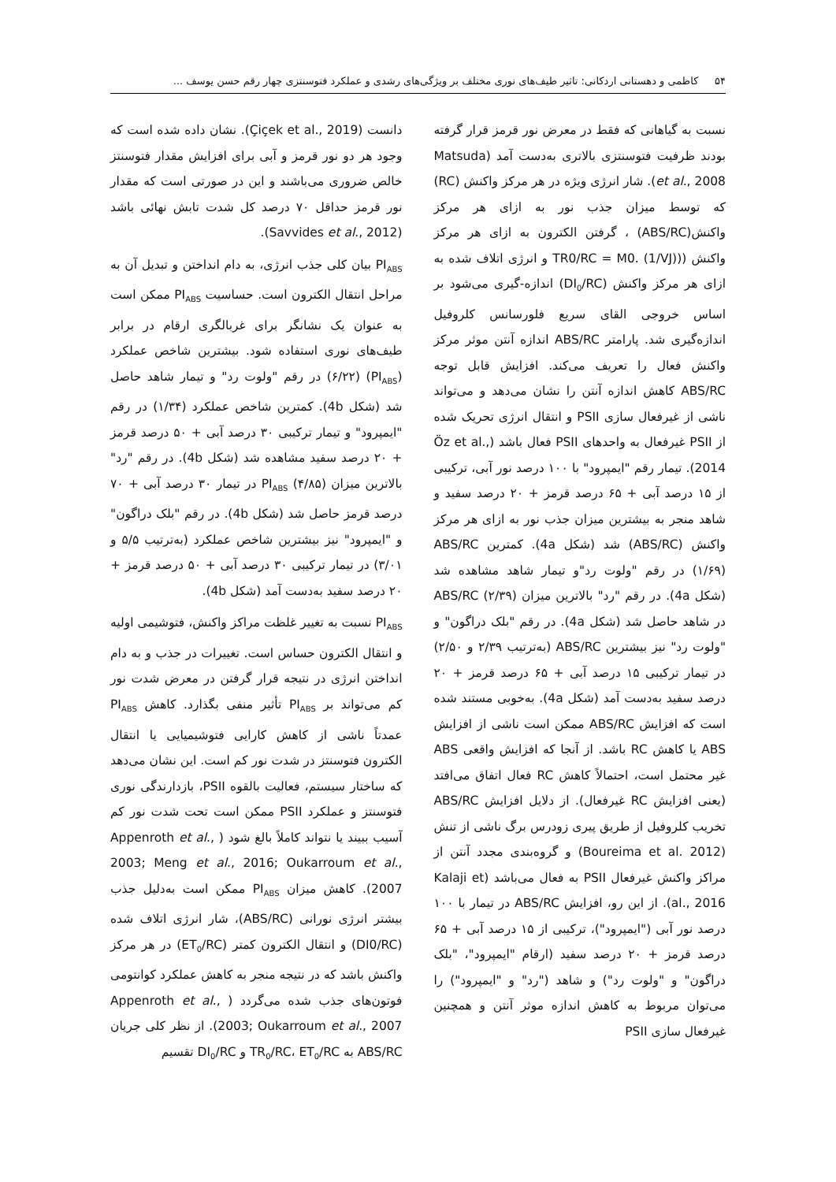۵۴ کاظمی و دهستانی اردکانی: تاثیر طیف‌های نوری مختلف بر ویژگی‌های رشدی و عملکرد فتوسنتزی چهار رقم حسن یوسف ...
نسبت به گیاهانی که فقط در معرض نور قرمز قرار گرفته بودند ظرفیت فتوسنتزی بالاتری به‌دست آمد (Matsuda et al., 2008). شار انرژی ویژه در هر مرکز واکنش (RC) که توسط میزان جذب نور به ازای هر مرکز واکنش(ABS/RC) ، گرفتن الکترون به ازای هر مرکز واکنش ((TR0/RC = M0. (1/VJ) و انرژی اتلاف شده به ازای هر مرکز واکنش (DI<sub>0</sub>/RC) اندازه-گیری می‌شود بر اساس خروجی القای سریع فلورسانس کلروفیل اندازه‌گیری شد. پارامتر ABS/RC اندازه آنتن موثر مرکز واکنش فعال را تعریف می‌کند. افزایش قابل توجه ABS/RC کاهش اندازه آنتن را نشان می‌دهد و می‌تواند ناشی از غیرفعال سازی PSII و انتقال انرژی تحریک شده از PSII غیرفعال به واحدهای PSII فعال باشد (Öz et al., 2014). تیمار رقم "ایمپرود" با ۱۰۰ درصد نور آبی، ترکیبی از ۱۵ درصد آبی + ۶۵ درصد قرمز + ۲۰ درصد سفید و شاهد منجر به بیشترین میزان جذب نور به ازای هر مرکز واکنش (ABS/RC) شد (شکل 4a). کمترین ABS/RC (۱/۶۹) در رقم "ولوت رد"و تیمار شاهد مشاهده شد (شکل 4a). در رقم "رد" بالاترین میزان ABS/RC (۲/۳۹) در شاهد حاصل شد (شکل 4a). در رقم "بلک دراگون" و "ولوت رد" نیز بیشترین ABS/RC (به‌ترتیب ۲/۳۹ و ۲/۵۰) در تیمار ترکیبی ۱۵ درصد آبی + ۶۵ درصد قرمز + ۲۰ درصد سفید به‌دست آمد (شکل 4a). به‌خوبی مستند شده است که افزایش ABS/RC ممکن است ناشی از افزایش ABS یا کاهش RC باشد. از آنجا که افزایش واقعی ABS غیر محتمل است، احتمالاً کاهش RC فعال اتفاق می‌افتد (یعنی افزایش RC غیرفعال). از دلایل افزایش ABS/RC تخریب کلروفیل از طریق پیری زودرس برگ ناشی از تنش (Boureima et al. 2012) و گروه‌بندی مجدد آنتن از مراکز واکنش غیرفعال PSII به فعال می‌باشد (Kalaji et al., 2016). از این رو، افزایش ABS/RC در تیمار با ۱۰۰ درصد نور آبی ("ایمپرود")، ترکیبی از ۱۵ درصد آبی + ۶۵ درصد قرمز + ۲۰ درصد سفید (ارقام "ایمپرود"، "بلک دراگون" و "ولوت رد") و شاهد ("رد" و "ایمپرود") را می‌توان مربوط به کاهش اندازه موثر آنتن و همچنین غیرفعال سازی PSII
دانست (Çiçek et al., 2019). نشان داده شده است که وجود هر دو نور قرمز و آبی برای افزایش مقدار فتوسنتز خالص ضروری می‌باشند و این در صورتی است که مقدار نور قرمز حداقل ۷۰ درصد کل شدت تابش نهائی باشد (Savvides et al., 2012).
PI<sub>ABS</sub> بیان کلی جذب انرژی، به دام انداختن و تبدیل آن به مراحل انتقال الکترون است. حساسیت PI<sub>ABS</sub> ممکن است به عنوان یک نشانگر برای غربالگری ارقام در برابر طیف‌های نوری استفاده شود. بیشترین شاخص عملکرد (PI<sub>ABS</sub>) (۶/۲۲) در رقم "ولوت رد" و تیمار شاهد حاصل شد (شکل 4b). کمترین شاخص عملکرد (۱/۳۴) در رقم "ایمپرود" و تیمار ترکیبی ۳۰ درصد آبی + ۵۰ درصد قرمز + ۲۰ درصد سفید مشاهده شد (شکل 4b). در رقم "رد" بالاترین میزان PI<sub>ABS</sub> (۴/۸۵) در تیمار ۳۰ درصد آبی + ۷۰ درصد قرمز حاصل شد (شکل 4b). در رقم "بلک دراگون" و "ایمپرود" نیز بیشترین شاخص عملکرد (به‌ترتیب ۵/۵ و ۳/۰۱) در تیمار ترکیبی ۳۰ درصد آبی + ۵۰ درصد قرمز + ۲۰ درصد سفید به‌دست آمد (شکل 4b).
PI<sub>ABS</sub> نسبت به تغییر غلظت مراکز واکنش، فتوشیمی اولیه و انتقال الکترون حساس است. تغییرات در جذب و به دام انداختن انرژی در نتیجه قرار گرفتن در معرض شدت نور کم می‌تواند بر PI<sub>ABS</sub> تأثیر منفی بگذارد. کاهش PI<sub>ABS</sub> عمدتاً ناشی از کاهش کارایی فتوشیمیایی یا انتقال الکترون فتوسنتز در شدت نور کم است. این نشان می‌دهد که ساختار سیستم، فعالیت بالقوه PSII، بازدارندگی نوری فتوسنتز و عملکرد PSII ممکن است تحت شدت نور کم آسیب ببیند یا نتواند کاملاً بالغ شود ( Appenroth et al., 2003; Meng et al., 2016; Oukarroum et al., 2007). کاهش میزان PI<sub>ABS</sub> ممکن است به‌دلیل جذب بیشتر انرژی نورانی (ABS/RC)، شار انرژی اتلاف شده (DI0/RC) و انتقال الکترون کمتر (ET<sub>0</sub>/RC) در هر مرکز واکنش باشد که در نتیجه منجر به کاهش عملکرد کوانتومی فوتون‌های جذب شده می‌گردد ( Appenroth et al., 2003; Oukarroum et al., 2007). از نظر کلی جریان ABS/RC به TR<sub>0</sub>/RC، ET<sub>0</sub>/RC و DI<sub>0</sub>/RC تقسیم